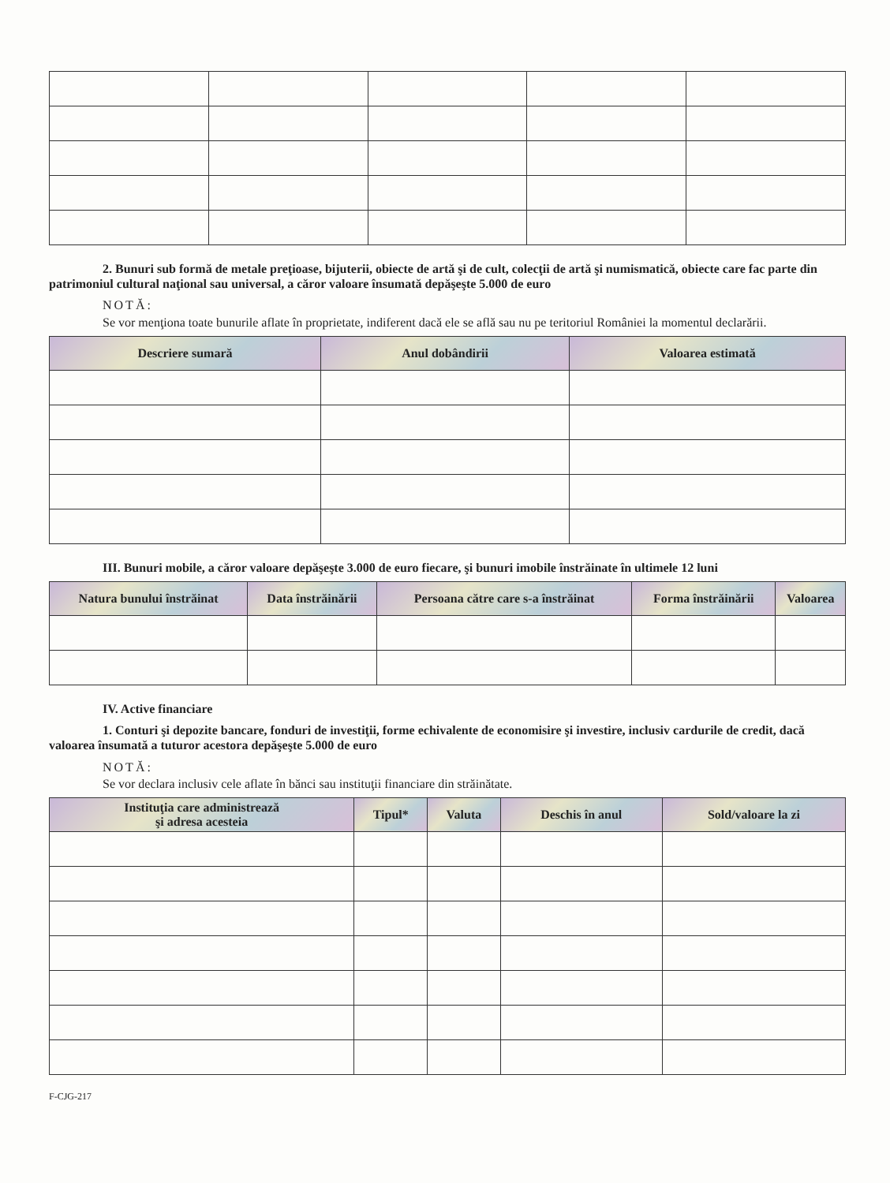2. Bunuri sub formă de metale preţioase, bijuterii, obiecte de artă şi de cult, colecţii de artă şi numismatică, obiecte care fac parte din patrimoniul cultural naţional sau universal, a căror valoare însumată depăşeşte 5.000 de euro
NOTĂ:
Se vor menţiona toate bunurile aflate în proprietate, indiferent dacă ele se află sau nu pe teritoriul României la momentul declarării.
| Descriere sumară | Anul dobândirii | Valoarea estimată |
| --- | --- | --- |
III. Bunuri mobile, a căror valoare depăşeşte 3.000 de euro fiecare, şi bunuri imobile înstrăinate în ultimele 12 luni
| Natura bunului înstrăinat | Data înstrăinării | Persoana către care s-a înstrăinat | Forma înstrăinării | Valoarea |
| --- | --- | --- | --- | --- |
IV. Active financiare
1. Conturi şi depozite bancare, fonduri de investiţii, forme echivalente de economisire şi investire, inclusiv cardurile de credit, dacă valoarea însumată a tuturor acestora depăşeşte 5.000 de euro
NOTĂ:
Se vor declara inclusiv cele aflate în bănci sau instituţii financiare din străinătate.
| Instituţia care administrează şi adresa acesteia | Tipul* | Valuta | Deschis în anul | Sold/valoare la zi |
| --- | --- | --- | --- | --- |
F-CJG-217